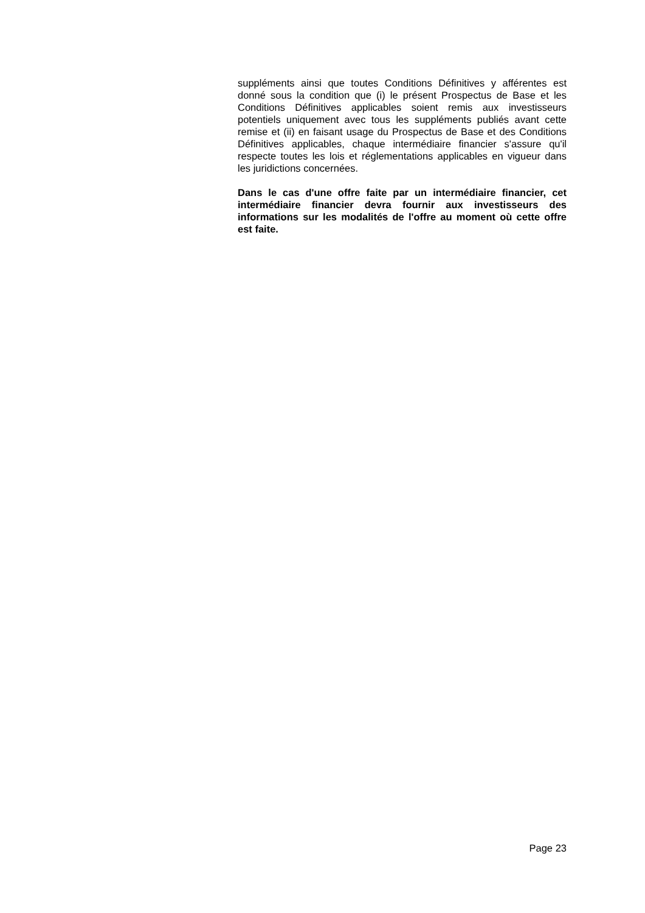suppléments ainsi que toutes Conditions Définitives y afférentes est donné sous la condition que (i) le présent Prospectus de Base et les Conditions Définitives applicables soient remis aux investisseurs potentiels uniquement avec tous les suppléments publiés avant cette remise et (ii) en faisant usage du Prospectus de Base et des Conditions Définitives applicables, chaque intermédiaire financier s'assure qu'il respecte toutes les lois et réglementations applicables en vigueur dans les juridictions concernées.
Dans le cas d'une offre faite par un intermédiaire financier, cet intermédiaire financier devra fournir aux investisseurs des informations sur les modalités de l'offre au moment où cette offre est faite.
Page 23